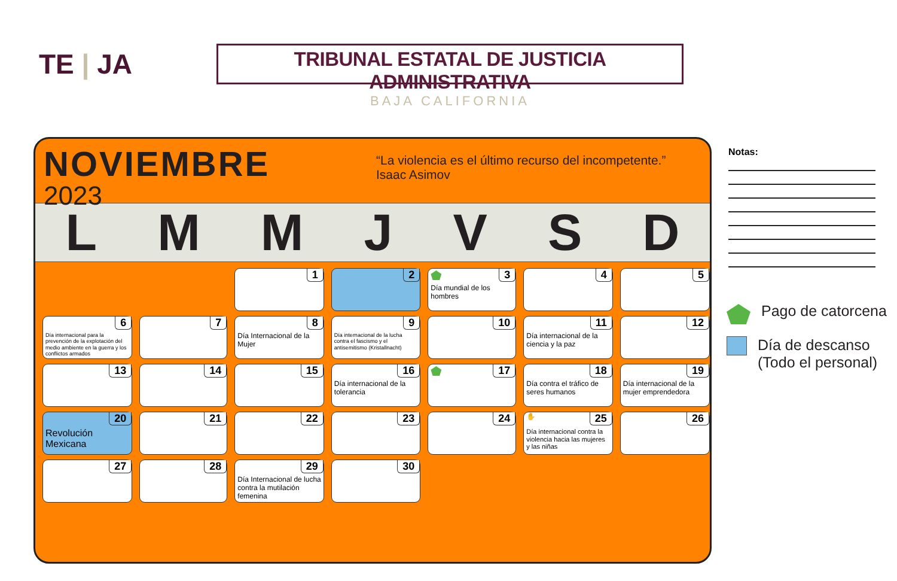TE | JA
TRIBUNAL ESTATAL DE JUSTICIA ADMINISTRATIVA
BAJA CALIFORNIA
NOVIEMBRE
2023
“La violencia es el último recurso del incompetente.”
Isaac Asimov
L M M J V S D
| | | 1 | 2 | 3 Día mundial de los hombres | 4 | 5 |
| 6 Día internacional para la prevención de la explotación del medio ambiente en la guerra y los conflictos armados | 7 | 8 Día Internacional de la Mujer | 9 Día internacional de la lucha contra el fascismo y el antisemitismo (Kristallnacht) | 10 | 11 Día internacional de la ciencia y la paz | 12 |
| 13 | 14 | 15 | 16 Día internacional de la tolerancia | 17 | 18 Día contra el tráfico de seres humanos | 19 Día internacional de la mujer emprendedora |
| 20 Revolución Mexicana | 21 | 22 | 23 | 24 | ✋ 25 Día internacional contra la violencia hacia las mujeres y las niñas | 26 |
| 27 | 28 | 29 Día Internacional de lucha contra la mutilación femenina | 30 | | | |
Notas:
Pago de catorcena
Día de descanso
(Todo el personal)